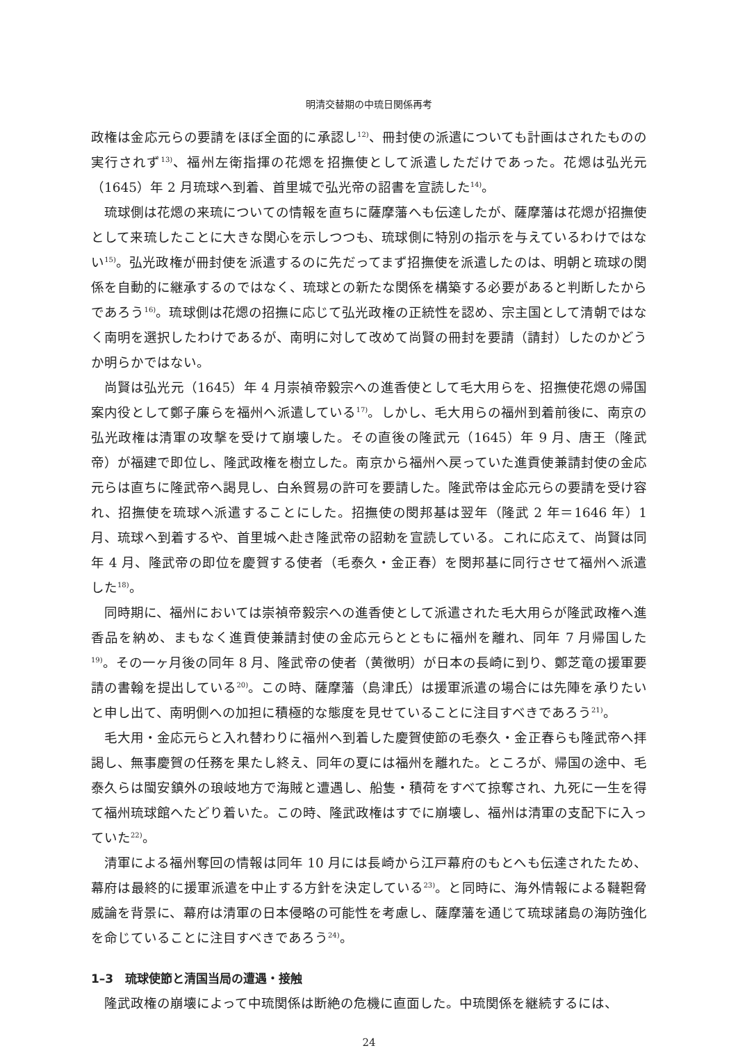明清交替期の中琉日関係再考
政権は金応元らの要請をほぼ全面的に承認し<sup>12)</sup>、冊封使の派遣についても計画はされたものの実行されず<sup>13)</sup>、福州左衛指揮の花煾を招撫使として派遣しただけであった。花煾は弘光元（1645）年 2 月琉球へ到着、首里城で弘光帝の詔書を宣読した<sup>14)</sup>。
琉球側は花煾の来琉についての情報を直ちに薩摩藩へも伝達したが、薩摩藩は花煾が招撫使として来琉したことに大きな関心を示しつつも、琉球側に特別の指示を与えているわけではない<sup>15)</sup>。弘光政権が冊封使を派遣するのに先だってまず招撫使を派遣したのは、明朝と琉球の関係を自動的に継承するのではなく、琉球との新たな関係を構築する必要があると判断したからであろう<sup>16)</sup>。琉球側は花煾の招撫に応じて弘光政権の正統性を認め、宗主国として清朝ではなく南明を選択したわけであるが、南明に対して改めて尚賢の冊封を要請（請封）したのかどうか明らかではない。
尚賢は弘光元（1645）年 4 月崇禎帝毅宗への進香使として毛大用らを、招撫使花煾の帰国案内役として鄭子廉らを福州へ派遣している<sup>17)</sup>。しかし、毛大用らの福州到着前後に、南京の弘光政権は清軍の攻撃を受けて崩壊した。その直後の隆武元（1645）年 9 月、唐王（隆武帝）が福建で即位し、隆武政権を樹立した。南京から福州へ戻っていた進貢使兼請封使の金応元らは直ちに隆武帝へ謁見し、白糸貿易の許可を要請した。隆武帝は金応元らの要請を受け容れ、招撫使を琉球へ派遣することにした。招撫使の閔邦基は翌年（隆武 2 年＝1646 年）1 月、琉球へ到着するや、首里城へ赴き隆武帝の詔勅を宣読している。これに応えて、尚賢は同年 4 月、隆武帝の即位を慶賀する使者（毛泰久・金正春）を閔邦基に同行させて福州へ派遣した<sup>18)</sup>。
同時期に、福州においては崇禎帝毅宗への進香使として派遣された毛大用らが隆武政権へ進香品を納め、まもなく進貢使兼請封使の金応元らとともに福州を離れ、同年 7 月帰国した<sup>19)</sup>。その一ヶ月後の同年 8 月、隆武帝の使者（黄徴明）が日本の長崎に到り、鄭芝竜の援軍要請の書翰を提出している<sup>20)</sup>。この時、薩摩藩（島津氏）は援軍派遣の場合には先陣を承りたいと申し出て、南明側への加担に積極的な態度を見せていることに注目すべきであろう<sup>21)</sup>。
毛大用・金応元らと入れ替わりに福州へ到着した慶賀使節の毛泰久・金正春らも隆武帝へ拝謁し、無事慶賀の任務を果たし終え、同年の夏には福州を離れた。ところが、帰国の途中、毛泰久らは閩安鎮外の琅岐地方で海賊と遭遇し、船隻・積荷をすべて掠奪され、九死に一生を得て福州琉球館へたどり着いた。この時、隆武政権はすでに崩壊し、福州は清軍の支配下に入っていた<sup>22)</sup>。
清軍による福州奪回の情報は同年 10 月には長崎から江戸幕府のもとへも伝達されたため、幕府は最終的に援軍派遣を中止する方針を決定している<sup>23)</sup>。と同時に、海外情報による韃靼脅威論を背景に、幕府は清軍の日本侵略の可能性を考慮し、薩摩藩を通じて琉球諸島の海防強化を命じていることに注目すべきであろう<sup>24)</sup>。
1–3　琉球使節と清国当局の遭遇・接触
隆武政権の崩壊によって中琉関係は断絶の危機に直面した。中琉関係を継続するには、
24